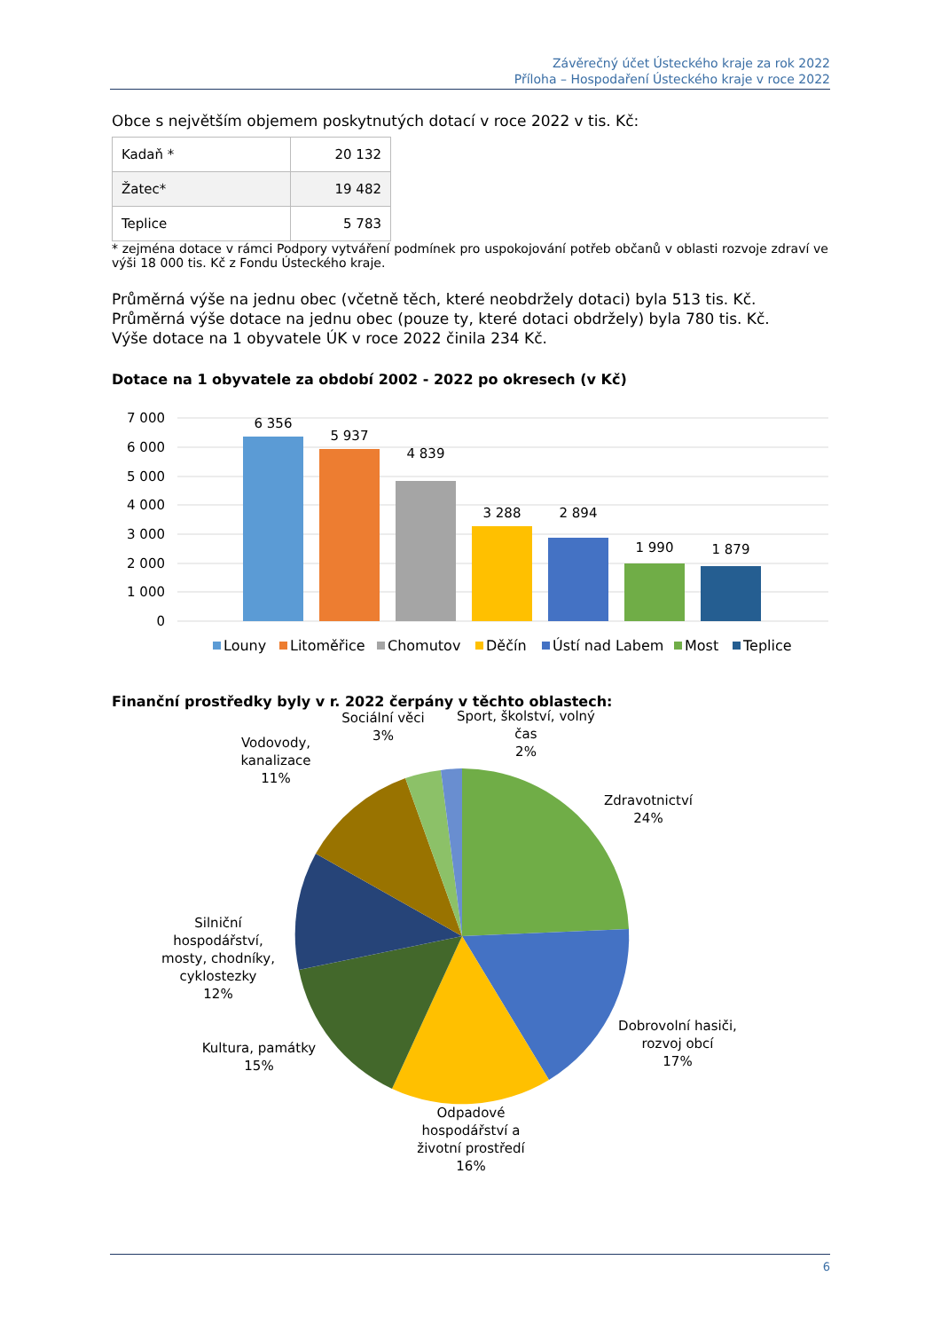Závěrečný účet Ústeckého kraje za rok 2022
Příloha – Hospodaření Ústeckého kraje v roce 2022
Obce s největším objemem poskytnutých dotací v roce 2022 v tis. Kč:
| Kadaň * | 20 132 |
| Žatec* | 19 482 |
| Teplice | 5 783 |
* zejména dotace v rámci Podpory vytváření podmínek pro uspokojování potřeb občanů v oblasti rozvoje zdraví ve výši 18 000 tis. Kč z Fondu Ústeckého kraje.
Průměrná výše na jednu obec (včetně těch, které neobdržely dotaci) byla 513 tis. Kč.
Průměrná výše dotace na jednu obec (pouze ty, které dotaci obdržely) byla 780 tis. Kč.
Výše dotace na 1 obyvatele ÚK v roce 2022 činila 234 Kč.
Dotace na 1 obyvatele za období 2002 - 2022 po okresech (v Kč)
7 000
6 000
5 000
4 000
3 000
2 000
1 000
0
6 356
5 937
4 839
3 288
2 894
1 990
1 879
Louny
Litoměřice
Chomutov
Děčín
Ústí nad Labem
Most
Teplice
Finanční prostředky byly v r. 2022 čerpány v těchto oblastech:
Sociální věci
3%
Sport, školství, volný
čas
2%
Vodovody,
kanalizace
11%
Zdravotnictví
24%
Silniční
hospodářství,
mosty, chodníky,
cyklostezky
12%
Dobrovolní hasiči,
rozvoj obcí
17%
Kultura, památky
15%
Odpadové
hospodářství a
životní prostředí
16%
6